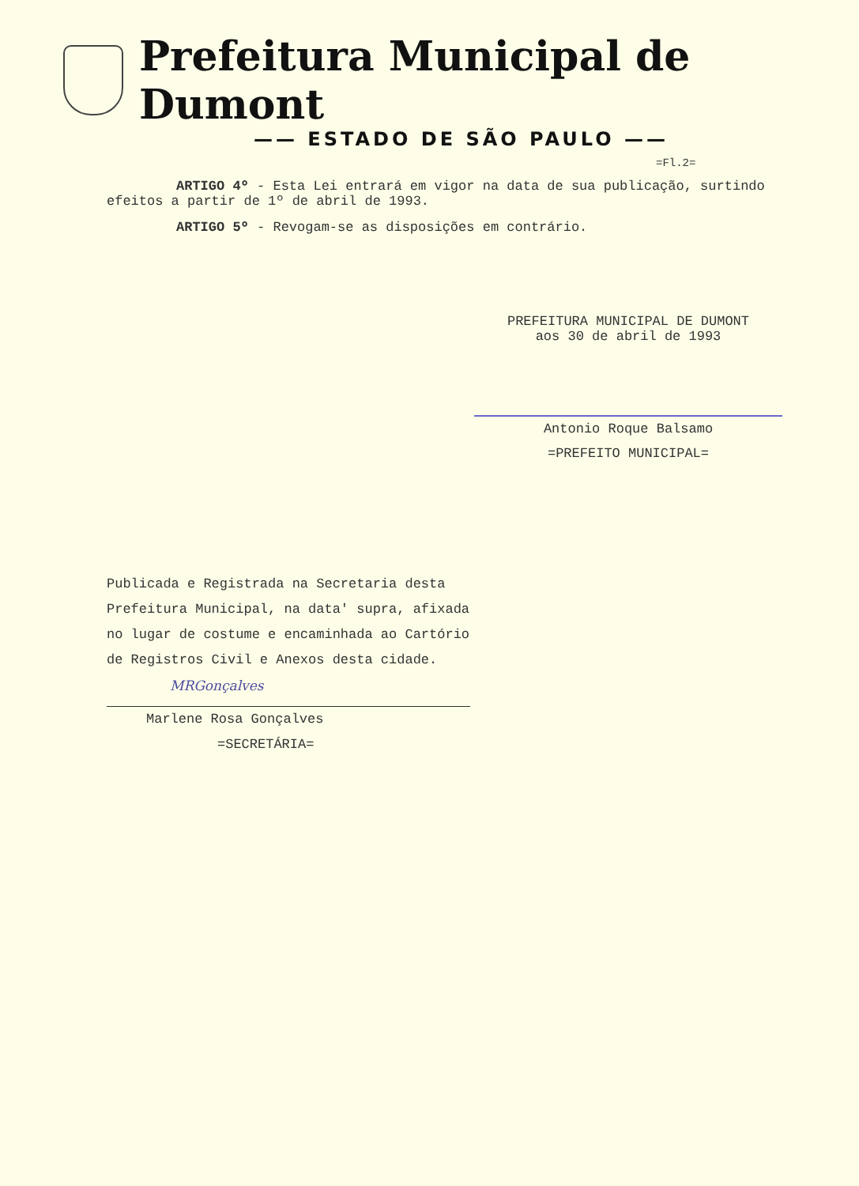Prefeitura Municipal de Dumont
—— ESTADO DE SÃO PAULO ——
=Fl.2=
ARTIGO 4º - Esta Lei entrará em vigor na data de sua publicação, surtindo efeitos a partir de 1º de abril de 1993.
ARTIGO 5º - Revogam-se as disposições em contrário.
PREFEITURA MUNICIPAL DE DUMONT
aos 30 de abril de 1993
Antonio Roque Balsamo
=PREFEITO MUNICIPAL=
Publicada e Registrada na Secretaria desta Prefeitura Municipal, na data' supra, afixada no lugar de costume e encaminhada ao Cartório de Registros Civil e Anexos desta cidade.
MRGonçalves
Marlene Rosa Gonçalves
=SECRETÁRIA=